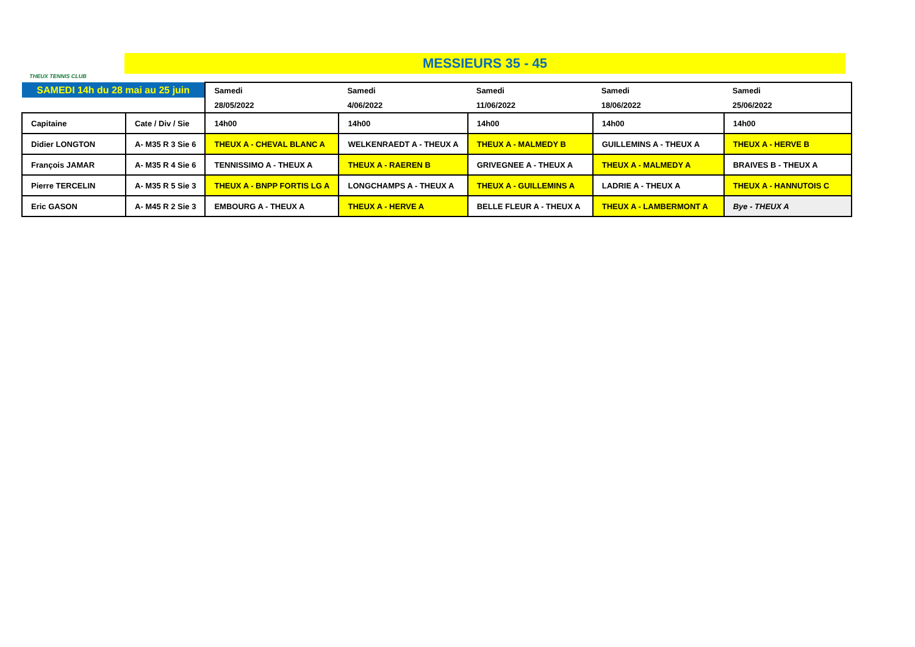THEUX TENNIS CLUB
MESSIEURS 35 - 45
| SAMEDI 14h du 28 mai au 25 juin | | Samedi | Samedi | Samedi | Samedi | Samedi |
| | | 28/05/2022 | 4/06/2022 | 11/06/2022 | 18/06/2022 | 25/06/2022 |
| Capitaine | Cate / Div / Sie | 14h00 | 14h00 | 14h00 | 14h00 | 14h00 |
| Didier LONGTON | A- M35 R 3 Sie 6 | THEUX A - CHEVAL BLANC A | WELKENRAEDT A - THEUX A | THEUX A - MALMEDY B | GUILLEMINS A - THEUX A | THEUX A - HERVE B |
| François JAMAR | A- M35 R 4 Sie 6 | TENNISSIMO A - THEUX A | THEUX A - RAEREN B | GRIVEGNEE A - THEUX A | THEUX A - MALMEDY A | BRAIVES B - THEUX A |
| Pierre TERCELIN | A- M35 R 5 Sie 3 | THEUX A - BNPP FORTIS LG A | LONGCHAMPS A - THEUX A | THEUX A - GUILLEMINS A | LADRIE A - THEUX A | THEUX A - HANNUTOIS C |
| Eric GASON | A- M45 R 2 Sie 3 | EMBOURG A - THEUX A | THEUX A - HERVE A | BELLE FLEUR A - THEUX A | THEUX A - LAMBERMONT A | Bye - THEUX A |